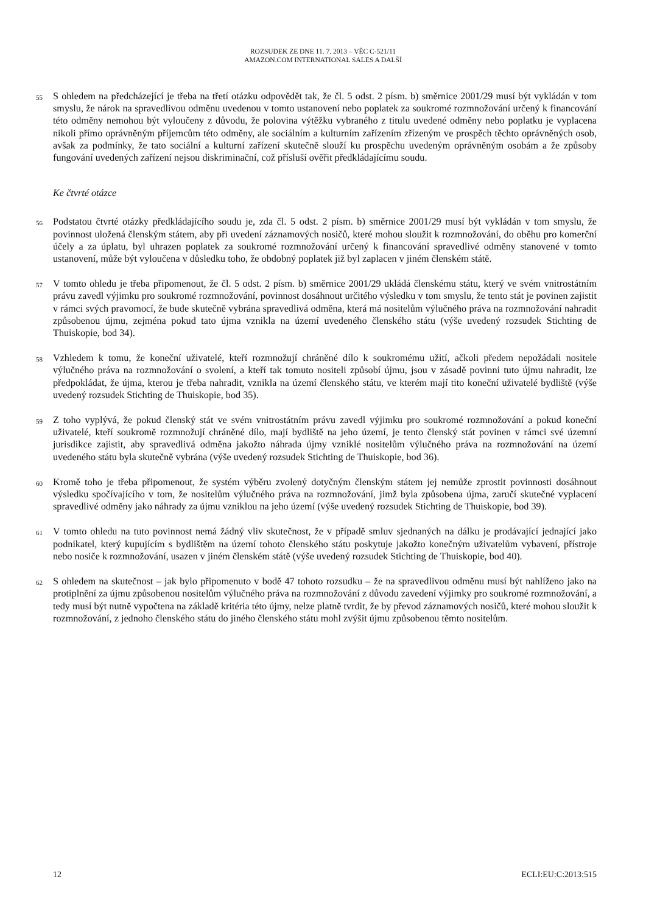ROZSUDEK ZE DNE 11. 7. 2013 – VĚC C-521/11
AMAZON.COM INTERNATIONAL SALES A DALŠÍ
55
S ohledem na předcházející je třeba na třetí otázku odpovědět tak, že čl. 5 odst. 2 písm. b) směrnice 2001/29 musí být vykládán v tom smyslu, že nárok na spravedlivou odměnu uvedenou v tomto ustanovení nebo poplatek za soukromé rozmnožování určený k financování této odměny nemohou být vyloučeny z důvodu, že polovina výtěžku vybraného z titulu uvedené odměny nebo poplatku je vyplacena nikoli přímo oprávněným příjemcům této odměny, ale sociálním a kulturním zařízením zřízeným ve prospěch těchto oprávněných osob, avšak za podmínky, že tato sociální a kulturní zařízení skutečně slouží ku prospěchu uvedeným oprávněným osobám a že způsoby fungování uvedených zařízení nejsou diskriminační, což přísluší ověřit předkládajícímu soudu.
Ke čtvrté otázce
56
Podstatou čtvrté otázky předkládajícího soudu je, zda čl. 5 odst. 2 písm. b) směrnice 2001/29 musí být vykládán v tom smyslu, že povinnost uložená členským státem, aby při uvedení záznamových nosičů, které mohou sloužit k rozmnožování, do oběhu pro komerční účely a za úplatu, byl uhrazen poplatek za soukromé rozmnožování určený k financování spravedlivé odměny stanovené v tomto ustanovení, může být vyloučena v důsledku toho, že obdobný poplatek již byl zaplacen v jiném členském státě.
57
V tomto ohledu je třeba připomenout, že čl. 5 odst. 2 písm. b) směrnice 2001/29 ukládá členskému státu, který ve svém vnitrostátním právu zavedl výjimku pro soukromé rozmnožování, povinnost dosáhnout určitého výsledku v tom smyslu, že tento stát je povinen zajistit v rámci svých pravomocí, že bude skutečně vybrána spravedlivá odměna, která má nositelům výlučného práva na rozmnožování nahradit způsobenou újmu, zejména pokud tato újma vznikla na území uvedeného členského státu (výše uvedený rozsudek Stichting de Thuiskopie, bod 34).
58
Vzhledem k tomu, že koneční uživatelé, kteří rozmnožují chráněné dílo k soukromému užití, ačkoli předem nepožádali nositele výlučného práva na rozmnožování o svolení, a kteří tak tomuto nositeli způsobí újmu, jsou v zásadě povinni tuto újmu nahradit, lze předpokládat, že újma, kterou je třeba nahradit, vznikla na území členského státu, ve kterém mají tito koneční uživatelé bydliště (výše uvedený rozsudek Stichting de Thuiskopie, bod 35).
59
Z toho vyplývá, že pokud členský stát ve svém vnitrostátním právu zavedl výjimku pro soukromé rozmnožování a pokud koneční uživatelé, kteří soukromě rozmnožují chráněné dílo, mají bydliště na jeho území, je tento členský stát povinen v rámci své územní jurisdikce zajistit, aby spravedlivá odměna jakožto náhrada újmy vzniklé nositelům výlučného práva na rozmnožování na území uvedeného státu byla skutečně vybrána (výše uvedený rozsudek Stichting de Thuiskopie, bod 36).
60
Kromě toho je třeba připomenout, že systém výběru zvolený dotyčným členským státem jej nemůže zprostit povinnosti dosáhnout výsledku spočívajícího v tom, že nositelům výlučného práva na rozmnožování, jimž byla způsobena újma, zaručí skutečné vyplacení spravedlivé odměny jako náhrady za újmu vzniklou na jeho území (výše uvedený rozsudek Stichting de Thuiskopie, bod 39).
61
V tomto ohledu na tuto povinnost nemá žádný vliv skutečnost, že v případě smluv sjednaných na dálku je prodávající jednající jako podnikatel, který kupujícím s bydlištěm na území tohoto členského státu poskytuje jakožto konečným uživatelům vybavení, přístroje nebo nosiče k rozmnožování, usazen v jiném členském státě (výše uvedený rozsudek Stichting de Thuiskopie, bod 40).
62
S ohledem na skutečnost – jak bylo připomenuto v bodě 47 tohoto rozsudku – že na spravedlivou odměnu musí být nahlíženo jako na protiplnění za újmu způsobenou nositelům výlučného práva na rozmnožování z důvodu zavedení výjimky pro soukromé rozmnožování, a tedy musí být nutně vypočtena na základě kritéria této újmy, nelze platně tvrdit, že by převod záznamových nosičů, které mohou sloužit k rozmnožování, z jednoho členského státu do jiného členského státu mohl zvýšit újmu způsobenou těmto nositelům.
12 ECLI:EU:C:2013:515